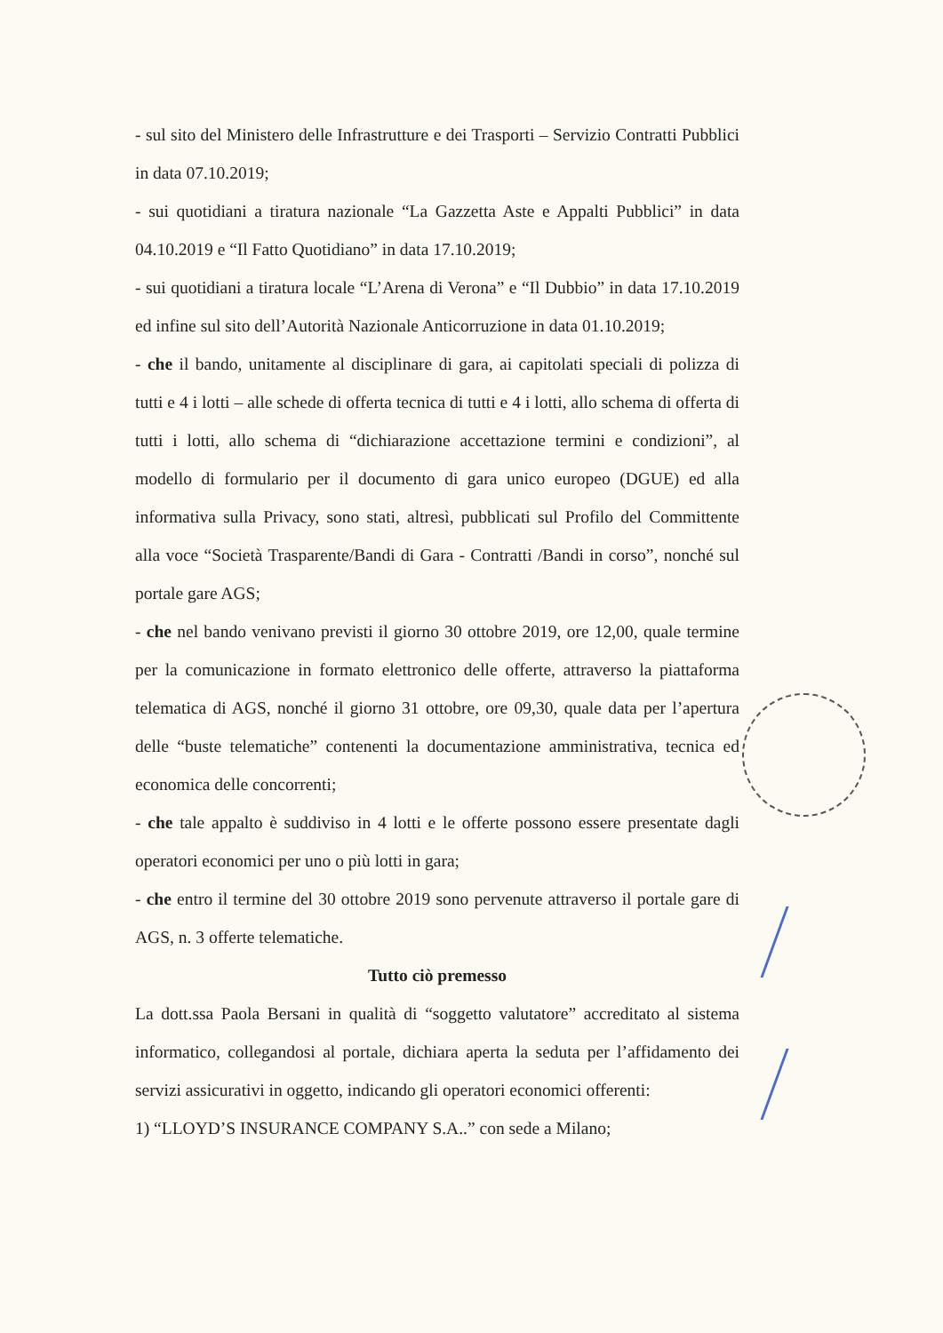- sul sito del Ministero delle Infrastrutture e dei Trasporti – Servizio Contratti Pubblici in data 07.10.2019;
- sui quotidiani a tiratura nazionale “La Gazzetta Aste e Appalti Pubblici” in data 04.10.2019 e “Il Fatto Quotidiano” in data 17.10.2019;
- sui quotidiani a tiratura locale “L’Arena di Verona” e “Il Dubbio” in data 17.10.2019 ed infine sul sito dell’Autorità Nazionale Anticorruzione in data 01.10.2019;
- che il bando, unitamente al disciplinare di gara, ai capitolati speciali di polizza di tutti e 4 i lotti – alle schede di offerta tecnica di tutti e 4 i lotti, allo schema di offerta di tutti i lotti, allo schema di “dichiarazione accettazione termini e condizioni”, al modello di formulario per il documento di gara unico europeo (DGUE) ed alla informativa sulla Privacy, sono stati, altresì, pubblicati sul Profilo del Committente alla voce “Società Trasparente/Bandi di Gara - Contratti /Bandi in corso”, nonché sul portale gare AGS;
- che nel bando venivano previsti il giorno 30 ottobre 2019, ore 12,00, quale termine per la comunicazione in formato elettronico delle offerte, attraverso la piattaforma telematica di AGS, nonché il giorno 31 ottobre, ore 09,30, quale data per l’apertura delle “buste telematiche” contenenti la documentazione amministrativa, tecnica ed economica delle concorrenti;
- che tale appalto è suddiviso in 4 lotti e le offerte possono essere presentate dagli operatori economici per uno o più lotti in gara;
- che entro il termine del 30 ottobre 2019 sono pervenute attraverso il portale gare di AGS, n. 3 offerte telematiche.
Tutto ciò premesso
La dott.ssa Paola Bersani in qualità di “soggetto valutatore” accreditato al sistema informatico, collegandosi al portale, dichiara aperta la seduta per l’affidamento dei servizi assicurativi in oggetto, indicando gli operatori economici offerenti:
1) “LLOYD’S INSURANCE COMPANY S.A..” con sede a Milano;